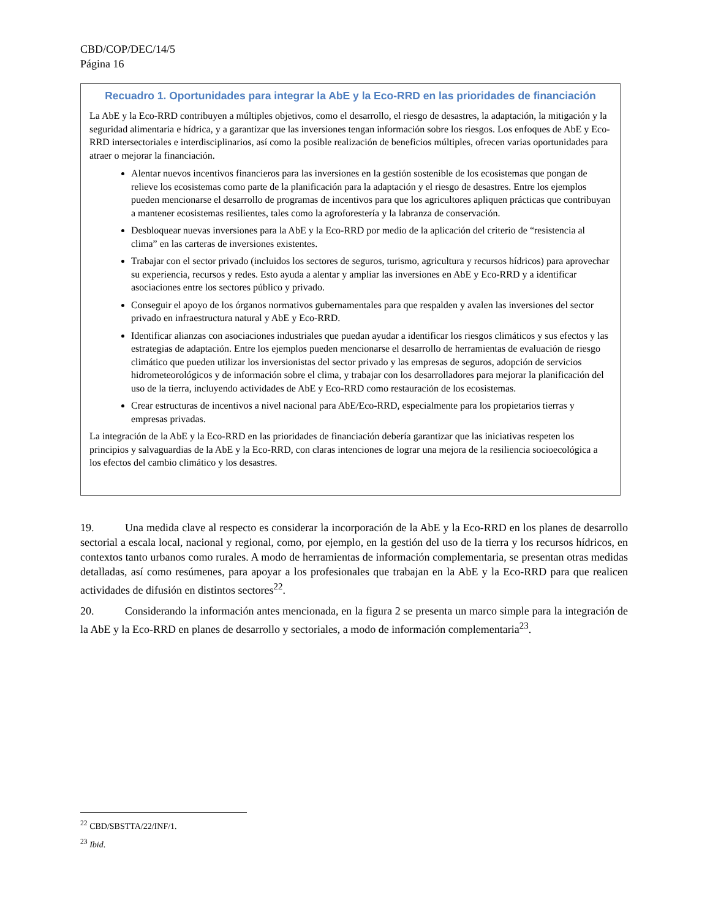CBD/COP/DEC/14/5
Página 16
Recuadro 1. Oportunidades para integrar la AbE y la Eco-RRD en las prioridades de financiación
La AbE y la Eco-RRD contribuyen a múltiples objetivos, como el desarrollo, el riesgo de desastres, la adaptación, la mitigación y la seguridad alimentaria e hídrica, y a garantizar que las inversiones tengan información sobre los riesgos. Los enfoques de AbE y Eco-RRD intersectoriales e interdisciplinarios, así como la posible realización de beneficios múltiples, ofrecen varias oportunidades para atraer o mejorar la financiación.
Alentar nuevos incentivos financieros para las inversiones en la gestión sostenible de los ecosistemas que pongan de relieve los ecosistemas como parte de la planificación para la adaptación y el riesgo de desastres. Entre los ejemplos pueden mencionarse el desarrollo de programas de incentivos para que los agricultores apliquen prácticas que contribuyan a mantener ecosistemas resilientes, tales como la agroforestería y la labranza de conservación.
Desbloquear nuevas inversiones para la AbE y la Eco-RRD por medio de la aplicación del criterio de “resistencia al clima” en las carteras de inversiones existentes.
Trabajar con el sector privado (incluidos los sectores de seguros, turismo, agricultura y recursos hídricos) para aprovechar su experiencia, recursos y redes. Esto ayuda a alentar y ampliar las inversiones en AbE y Eco-RRD y a identificar asociaciones entre los sectores público y privado.
Conseguir el apoyo de los órganos normativos gubernamentales para que respalden y avalen las inversiones del sector privado en infraestructura natural y AbE y Eco-RRD.
Identificar alianzas con asociaciones industriales que puedan ayudar a identificar los riesgos climáticos y sus efectos y las estrategias de adaptación. Entre los ejemplos pueden mencionarse el desarrollo de herramientas de evaluación de riesgo climático que pueden utilizar los inversionistas del sector privado y las empresas de seguros, adopción de servicios hidrometeorológicos y de información sobre el clima, y trabajar con los desarrolladores para mejorar la planificación del uso de la tierra, incluyendo actividades de AbE y Eco-RRD como restauración de los ecosistemas.
Crear estructuras de incentivos a nivel nacional para AbE/Eco-RRD, especialmente para los propietarios tierras y empresas privadas.
La integración de la AbE y la Eco-RRD en las prioridades de financiación debería garantizar que las iniciativas respeten los principios y salvaguardias de la AbE y la Eco-RRD, con claras intenciones de lograr una mejora de la resiliencia socioecológica a los efectos del cambio climático y los desastres.
19. Una medida clave al respecto es considerar la incorporación de la AbE y la Eco-RRD en los planes de desarrollo sectorial a escala local, nacional y regional, como, por ejemplo, en la gestión del uso de la tierra y los recursos hídricos, en contextos tanto urbanos como rurales. A modo de herramientas de información complementaria, se presentan otras medidas detalladas, así como resúmenes, para apoyar a los profesionales que trabajan en la AbE y la Eco-RRD para que realicen actividades de difusión en distintos sectores<sup>22</sup>.
20. Considerando la información antes mencionada, en la figura 2 se presenta un marco simple para la integración de la AbE y la Eco-RRD en planes de desarrollo y sectoriales, a modo de información complementaria<sup>23</sup>.
<sup>22</sup> CBD/SBSTTA/22/INF/1.
<sup>23</sup> Ibid.